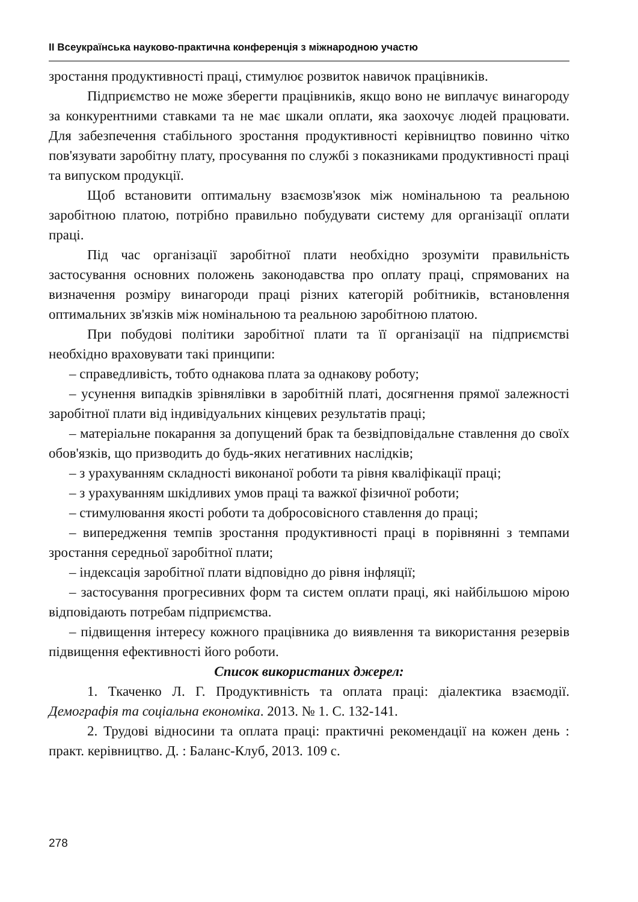ІІ Всеукраїнська науково-практична конференція з міжнародною участю
зростання продуктивності праці, стимулює розвиток навичок працівників.
Підприємство не може зберегти працівників, якщо воно не виплачує винагороду за конкурентними ставками та не має шкали оплати, яка заохочує людей працювати. Для забезпечення стабільного зростання продуктивності керівництво повинно чітко пов'язувати заробітну плату, просування по службі з показниками продуктивності праці та випуском продукції.
Щоб встановити оптимальну взаємозв'язок між номінальною та реальною заробітною платою, потрібно правильно побудувати систему для організації оплати праці.
Під час організації заробітної плати необхідно зрозуміти правильність застосування основних положень законодавства про оплату праці, спрямованих на визначення розміру винагороди праці різних категорій робітників, встановлення оптимальних зв'язків між номінальною та реальною заробітною платою.
При побудові політики заробітної плати та її організації на підприємстві необхідно враховувати такі принципи:
– справедливість, тобто однакова плата за однакову роботу;
– усунення випадків зрівнялівки в заробітній платі, досягнення прямої залежності заробітної плати від індивідуальних кінцевих результатів праці;
– матеріальне покарання за допущений брак та безвідповідальне ставлення до своїх обов'язків, що призводить до будь-яких негативних наслідків;
– з урахуванням складності виконаної роботи та рівня кваліфікації праці;
– з урахуванням шкідливих умов праці та важкої фізичної роботи;
– стимулювання якості роботи та добросовісного ставлення до праці;
– випередження темпів зростання продуктивності праці в порівнянні з темпами зростання середньої заробітної плати;
– індексація заробітної плати відповідно до рівня інфляції;
– застосування прогресивних форм та систем оплати праці, які найбільшою мірою відповідають потребам підприємства.
– підвищення інтересу кожного працівника до виявлення та використання резервів підвищення ефективності його роботи.
Список використаних джерел:
1. Ткаченко Л. Г. Продуктивність та оплата праці: діалектика взаємодії. Демографія та соціальна економіка. 2013. № 1. С. 132-141.
2. Трудові відносини та оплата праці: практичні рекомендації на кожен день : практ. керівництво. Д. : Баланс-Клуб, 2013. 109 с.
278